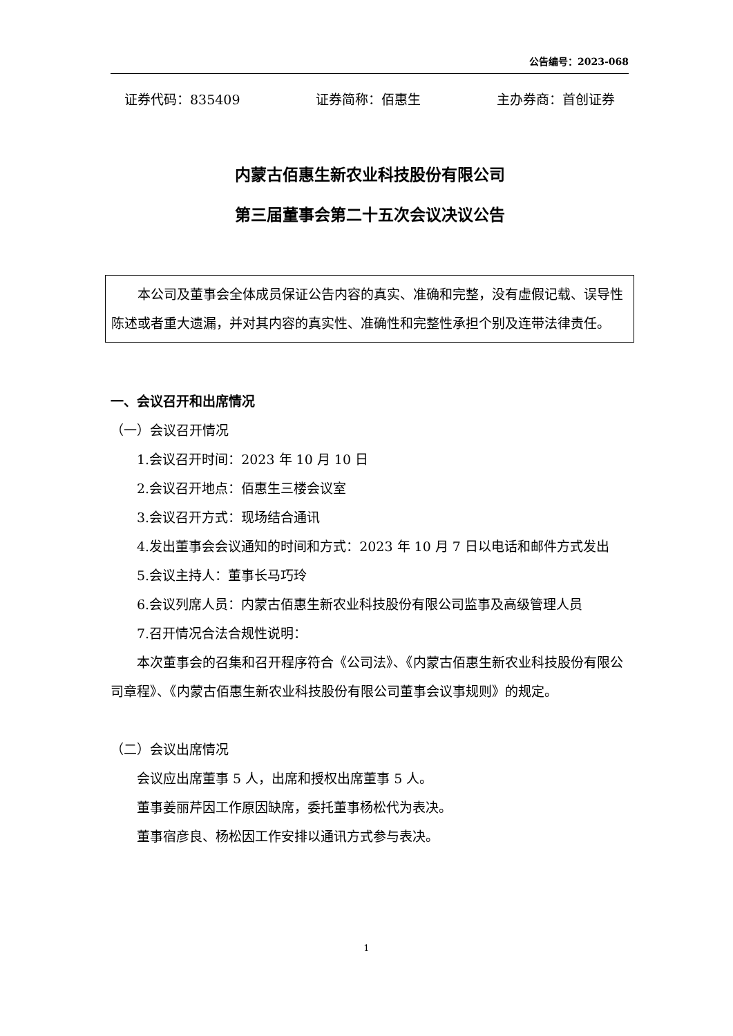公告编号：2023-068
证券代码：835409 证券简称：佰惠生 主办券商：首创证券
内蒙古佰惠生新农业科技股份有限公司
第三届董事会第二十五次会议决议公告
本公司及董事会全体成员保证公告内容的真实、准确和完整，没有虚假记载、误导性陈述或者重大遗漏，并对其内容的真实性、准确性和完整性承担个别及连带法律责任。
一、会议召开和出席情况
（一）会议召开情况
1.会议召开时间：2023 年 10 月 10 日
2.会议召开地点：佰惠生三楼会议室
3.会议召开方式：现场结合通讯
4.发出董事会会议通知的时间和方式：2023 年 10 月 7 日以电话和邮件方式发出
5.会议主持人：董事长马巧玲
6.会议列席人员：内蒙古佰惠生新农业科技股份有限公司监事及高级管理人员
7.召开情况合法合规性说明：
本次董事会的召集和召开程序符合《公司法》、《内蒙古佰惠生新农业科技股份有限公司章程》、《内蒙古佰惠生新农业科技股份有限公司董事会议事规则》的规定。
（二）会议出席情况
会议应出席董事 5 人，出席和授权出席董事 5 人。
董事姜丽芹因工作原因缺席，委托董事杨松代为表决。
董事宿彦良、杨松因工作安排以通讯方式参与表决。
1